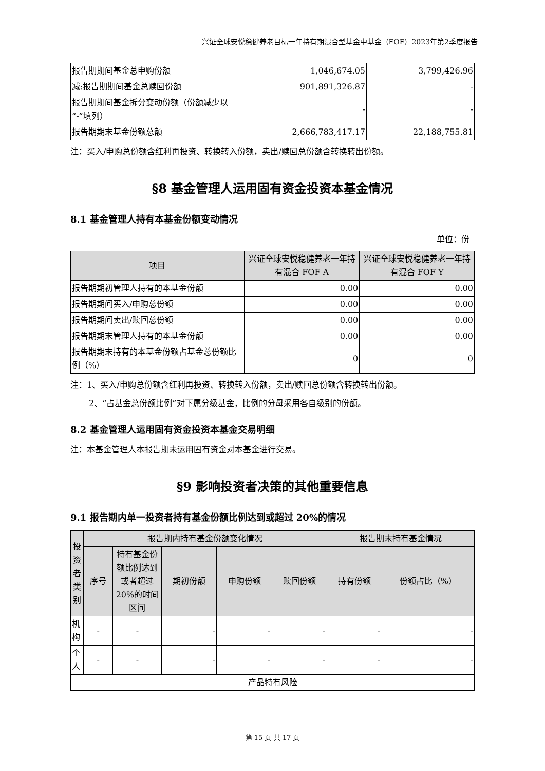兴证全球安悦稳健养老目标一年持有期混合型基金中基金（FOF）2023年第2季度报告
| 报告期期间基金总申购份额 | 1,046,674.05 | 3,799,426.96 |
| 减:报告期期间基金总赎回份额 | 901,891,326.87 | - |
| 报告期期间基金拆分变动份额（份额减少以“-”填列） | - | - |
| 报告期期末基金份额总额 | 2,666,783,417.17 | 22,188,755.81 |
注：买入/申购总份额含红利再投资、转换转入份额，卖出/赎回总份额含转换转出份额。
§8 基金管理人运用固有资金投资本基金情况
8.1 基金管理人持有本基金份额变动情况
单位：份
| 项目 | 兴证全球安悦稳健养老一年持有混合 FOF A | 兴证全球安悦稳健养老一年持有混合 FOF Y |
| --- | --- | --- |
| 报告期期初管理人持有的本基金份额 | 0.00 | 0.00 |
| 报告期期间买入/申购总份额 | 0.00 | 0.00 |
| 报告期期间卖出/赎回总份额 | 0.00 | 0.00 |
| 报告期期末管理人持有的本基金份额 | 0.00 | 0.00 |
| 报告期期末持有的本基金份额占基金总份额比例（%） | 0 | 0 |
注：1、买入/申购总份额含红利再投资、转换转入份额，卖出/赎回总份额含转换转出份额。
2、“占基金总份额比例”对下属分级基金，比例的分母采用各自级别的份额。
8.2 基金管理人运用固有资金投资本基金交易明细
注：本基金管理人本报告期未运用固有资金对本基金进行交易。
§9 影响投资者决策的其他重要信息
9.1 报告期内单一投资者持有基金份额比例达到或超过 20%的情况
| 投资者类别 | 报告期内持有基金份额变化情况 | | | | | 报告期末持有基金情况 | |
| --- | --- | --- | --- | --- | --- | --- | --- |
| | 序号 | 持有基金份额比例达到或者超过20%的时间区间 | 期初份额 | 申购份额 | 赎回份额 | 持有份额 | 份额占比（%） |
| 机构 | - | - | - | - | - | - | - |
| 个人 | - | - | - | - | - | - | - |
| 产品特有风险 | | | | | | | |
第 15 页 共 17 页